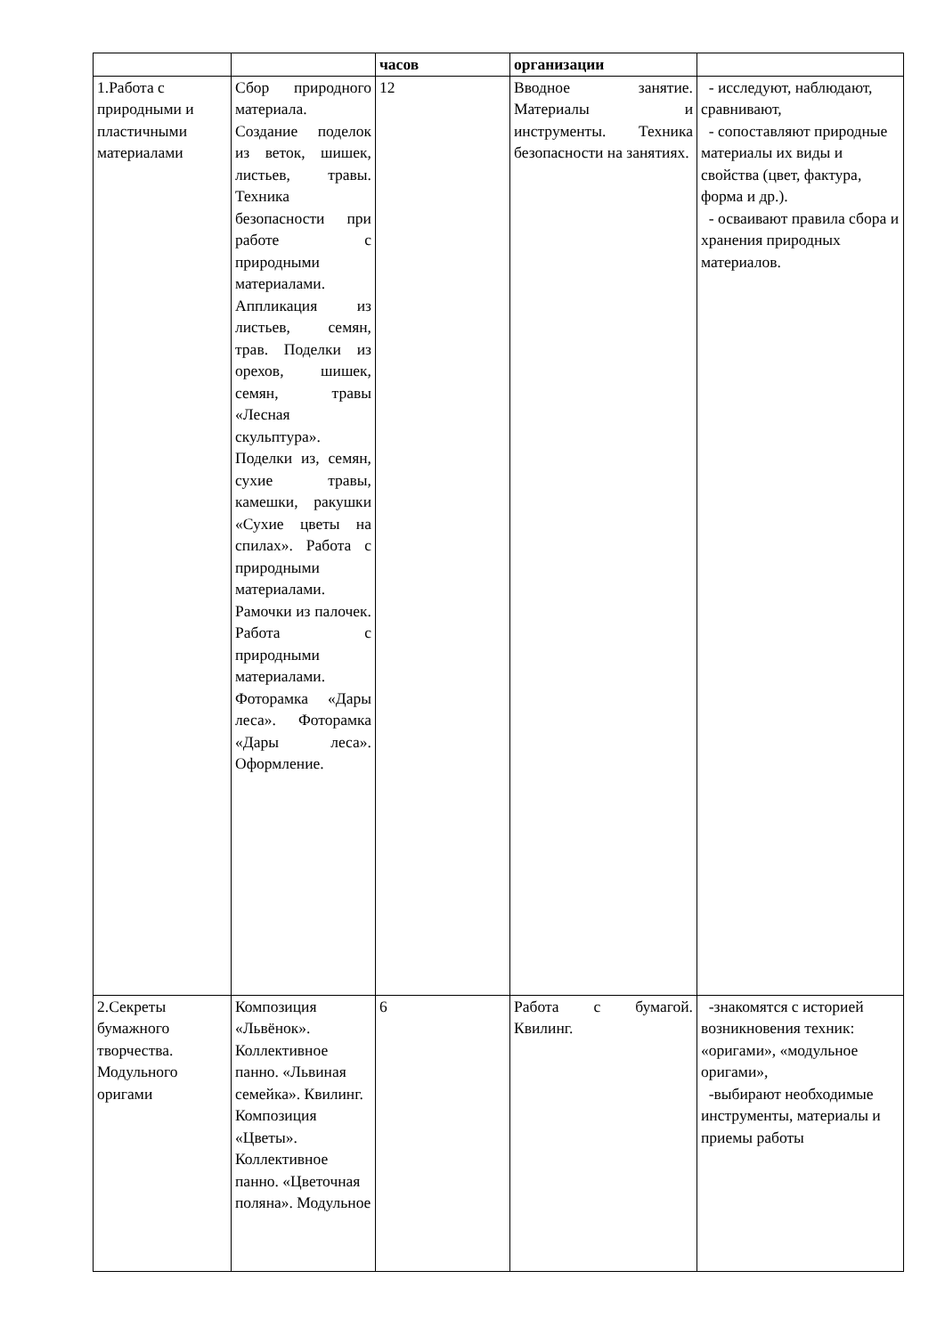| | | часов | организации | |
| --- | --- | --- | --- | --- |
| 1.Работа с природными и пластичными материалами | Сбор природного материала. Создание поделок из веток, шишек, листьев, травы. Техника безопасности при работе с природными материалами. Аппликация из листьев, семян, трав. Поделки из орехов, шишек, семян, травы «Лесная скульптура». Поделки из, семян, сухие травы, камешки, ракушки «Сухие цветы на спилах». Работа с природными материалами. Рамочки из палочек. Работа с природными материалами. Фоторамка «Дары леса». Фоторамка «Дары леса». Оформление. | 12 | Вводное занятие. Материалы и инструменты. Техника безопасности на занятиях. | - исследуют, наблюдают, сравнивают, - сопоставляют природные материалы их виды и свойства (цвет, фактура, форма и др.). - осваивают правила сбора и хранения природных материалов. |
| 2.Секреты бумажного творчества. Модульного оригами | Композиция «Львёнок». Коллективное панно. «Львиная семейка». Квилинг. Композиция «Цветы». Коллективное панно. «Цветочная поляна». Модульное | 6 | Работа с бумагой. Квилинг. | -знакомятся с историей возникновения техник: «оригами», «модульное оригами», -выбирают необходимые инструменты, материалы и приемы работы |